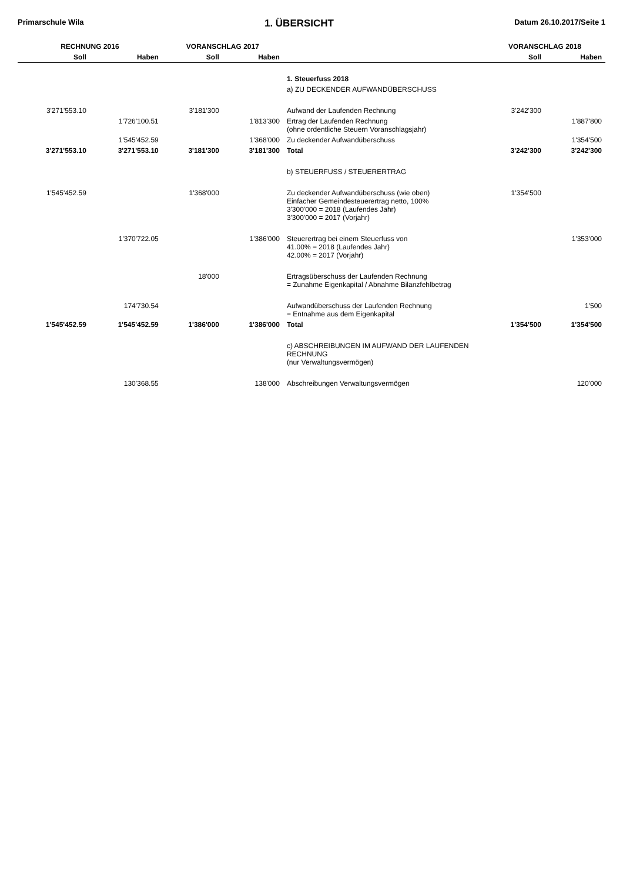Primarschule Wila 1. ÜBERSICHT Datum 26.10.2017/Seite 1
| RECHNUNG 2016 | | VORANSCHLAG 2017 | | | VORANSCHLAG 2018 | |
| --- | --- | --- | --- | --- | --- | --- |
| Soll | Haben | Soll | Haben | | Soll | Haben |
| | | | | 1. Steuerfuss 2018 | | |
| | | | | a) ZU DECKENDER AUFWANDÜBERSCHUSS | | |
| 3'271'553.10 | | 3'181'300 | | Aufwand der Laufenden Rechnung | 3'242'300 | |
| | 1'726'100.51 | | 1'813'300 | Ertrag der Laufenden Rechnung (ohne ordentliche Steuern Voranschlagsjahr) | | 1'887'800 |
| | 1'545'452.59 | | 1'368'000 | Zu deckender Aufwandüberschuss | | 1'354'500 |
| 3'271'553.10 | 3'271'553.10 | 3'181'300 | 3'181'300 | Total | 3'242'300 | 3'242'300 |
| | | | | b) STEUERFUSS / STEUERERTRAG | | |
| 1'545'452.59 | | 1'368'000 | | Zu deckender Aufwandüberschuss (wie oben) Einfacher Gemeindesteuerertrag netto, 100% 3'300'000 = 2018 (Laufendes Jahr) 3'300'000 = 2017 (Vorjahr) | 1'354'500 | |
| | 1'370'722.05 | | 1'386'000 | Steuerertrag bei einem Steuerfuss von 41.00% = 2018 (Laufendes Jahr) 42.00% = 2017 (Vorjahr) | | 1'353'000 |
| | | 18'000 | | Ertragsüberschuss der Laufenden Rechnung = Zunahme Eigenkapital / Abnahme Bilanzfehlbetrag | | |
| | 174'730.54 | | | Aufwandüberschuss der Laufenden Rechnung = Entnahme aus dem Eigenkapital | | 1'500 |
| 1'545'452.59 | 1'545'452.59 | 1'386'000 | 1'386'000 | Total | 1'354'500 | 1'354'500 |
| | | | | c) ABSCHREIBUNGEN IM AUFWAND DER LAUFENDEN RECHNUNG (nur Verwaltungsvermögen) | | |
| | 130'368.55 | | 138'000 | Abschreibungen Verwaltungsvermögen | | 120'000 |